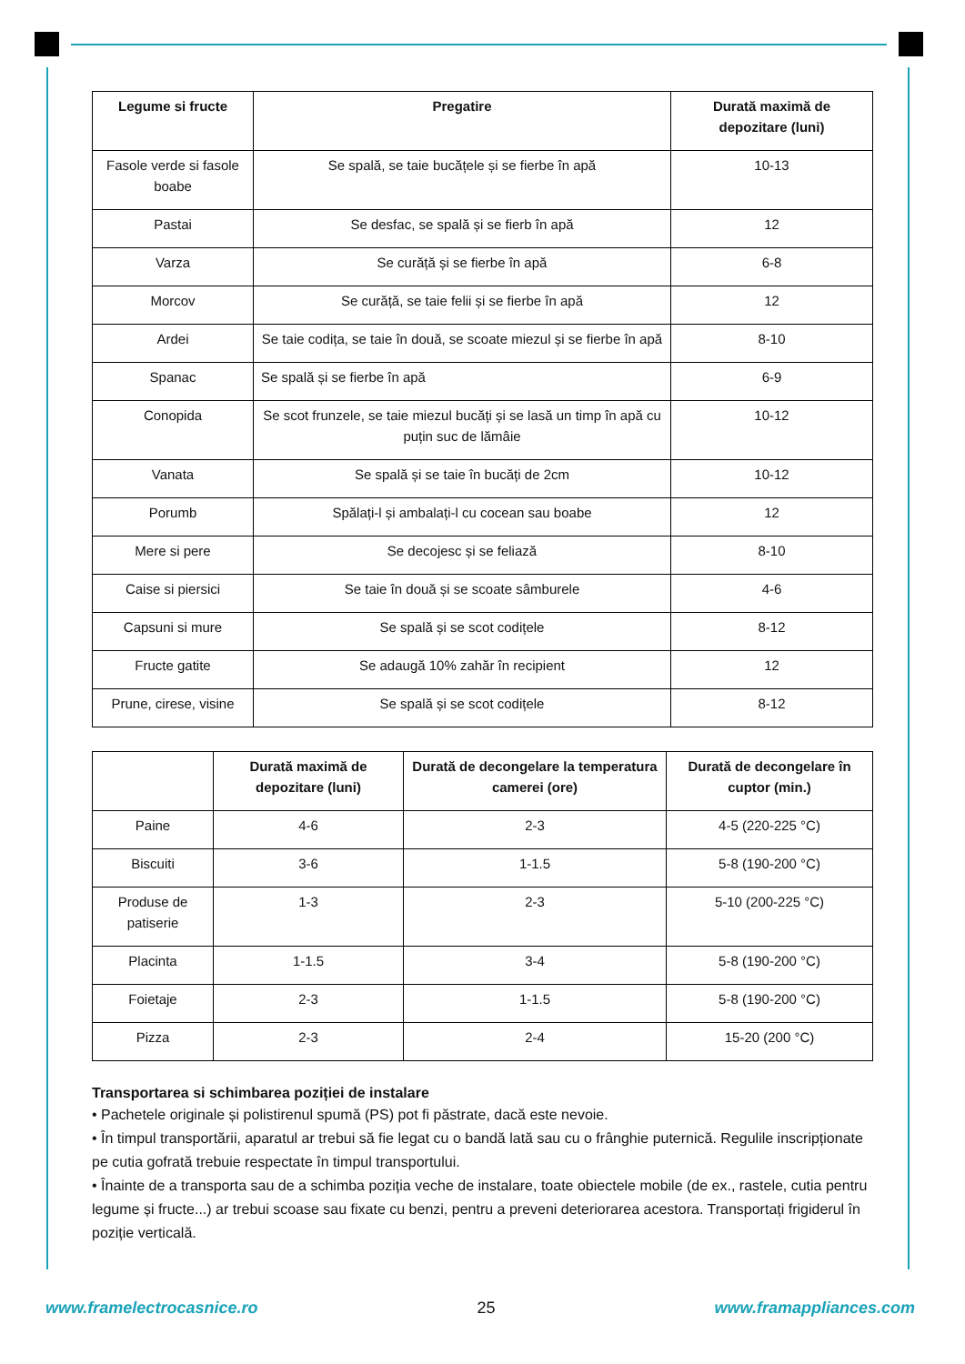| Legume si fructe | Pregatire | Durată maximă de depozitare (luni) |
| --- | --- | --- |
| Fasole verde si fasole boabe | Se spală, se taie bucățele și se fierbe în apă | 10-13 |
| Pastai | Se desfac, se spală și se fierb în apă | 12 |
| Varza | Se curăță și se fierbe în apă | 6-8 |
| Morcov | Se curăță, se taie felii și se fierbe în apă | 12 |
| Ardei | Se taie codița, se taie în două, se scoate miezul și se fierbe în apă | 8-10 |
| Spanac | Se spală și se fierbe în apă | 6-9 |
| Conopida | Se scot frunzele, se taie miezul bucăți și se lasă un timp în apă cu puțin suc de lămâie | 10-12 |
| Vanata | Se spală și se taie în bucăți de 2cm | 10-12 |
| Porumb | Spălați-l și ambalați-l cu cocean sau boabe | 12 |
| Mere si pere | Se decojesc și se feliază | 8-10 |
| Caise si piersici | Se taie în două și se scoate sâmburele | 4-6 |
| Capsuni si mure | Se spală și se scot codițele | 8-12 |
| Fructe gatite | Se adaugă 10% zahăr în recipient | 12 |
| Prune, cirese, visine | Se spală și se scot codițele | 8-12 |
| | Durată maximă de depozitare (luni) | Durată de decongelare la temperatura camerei (ore) | Durată de decongelare în cuptor (min.) |
| --- | --- | --- | --- |
| Paine | 4-6 | 2-3 | 4-5 (220-225 °C) |
| Biscuiti | 3-6 | 1-1.5 | 5-8 (190-200 °C) |
| Produse de patiserie | 1-3 | 2-3 | 5-10 (200-225 °C) |
| Placinta | 1-1.5 | 3-4 | 5-8 (190-200 °C) |
| Foietaje | 2-3 | 1-1.5 | 5-8 (190-200 °C) |
| Pizza | 2-3 | 2-4 | 15-20 (200 °C) |
Transportarea si schimbarea poziției de instalare
• Pachetele originale și polistirenul spumă (PS) pot fi păstrate, dacă este nevoie.
• În timpul transportării, aparatul ar trebui să fie legat cu o bandă lată sau cu o frânghie puternică. Regulile inscripționate pe cutia gofrată trebuie respectate în timpul transportului.
• Înainte de a transporta sau de a schimba poziția veche de instalare, toate obiectele mobile (de ex., rastele, cutia pentru legume și fructe...) ar trebui scoase sau fixate cu benzi, pentru a preveni deteriorarea acestora. Transportați frigiderul în poziție verticală.
www.framelectrocasnice.ro 25 www.framappliances.com